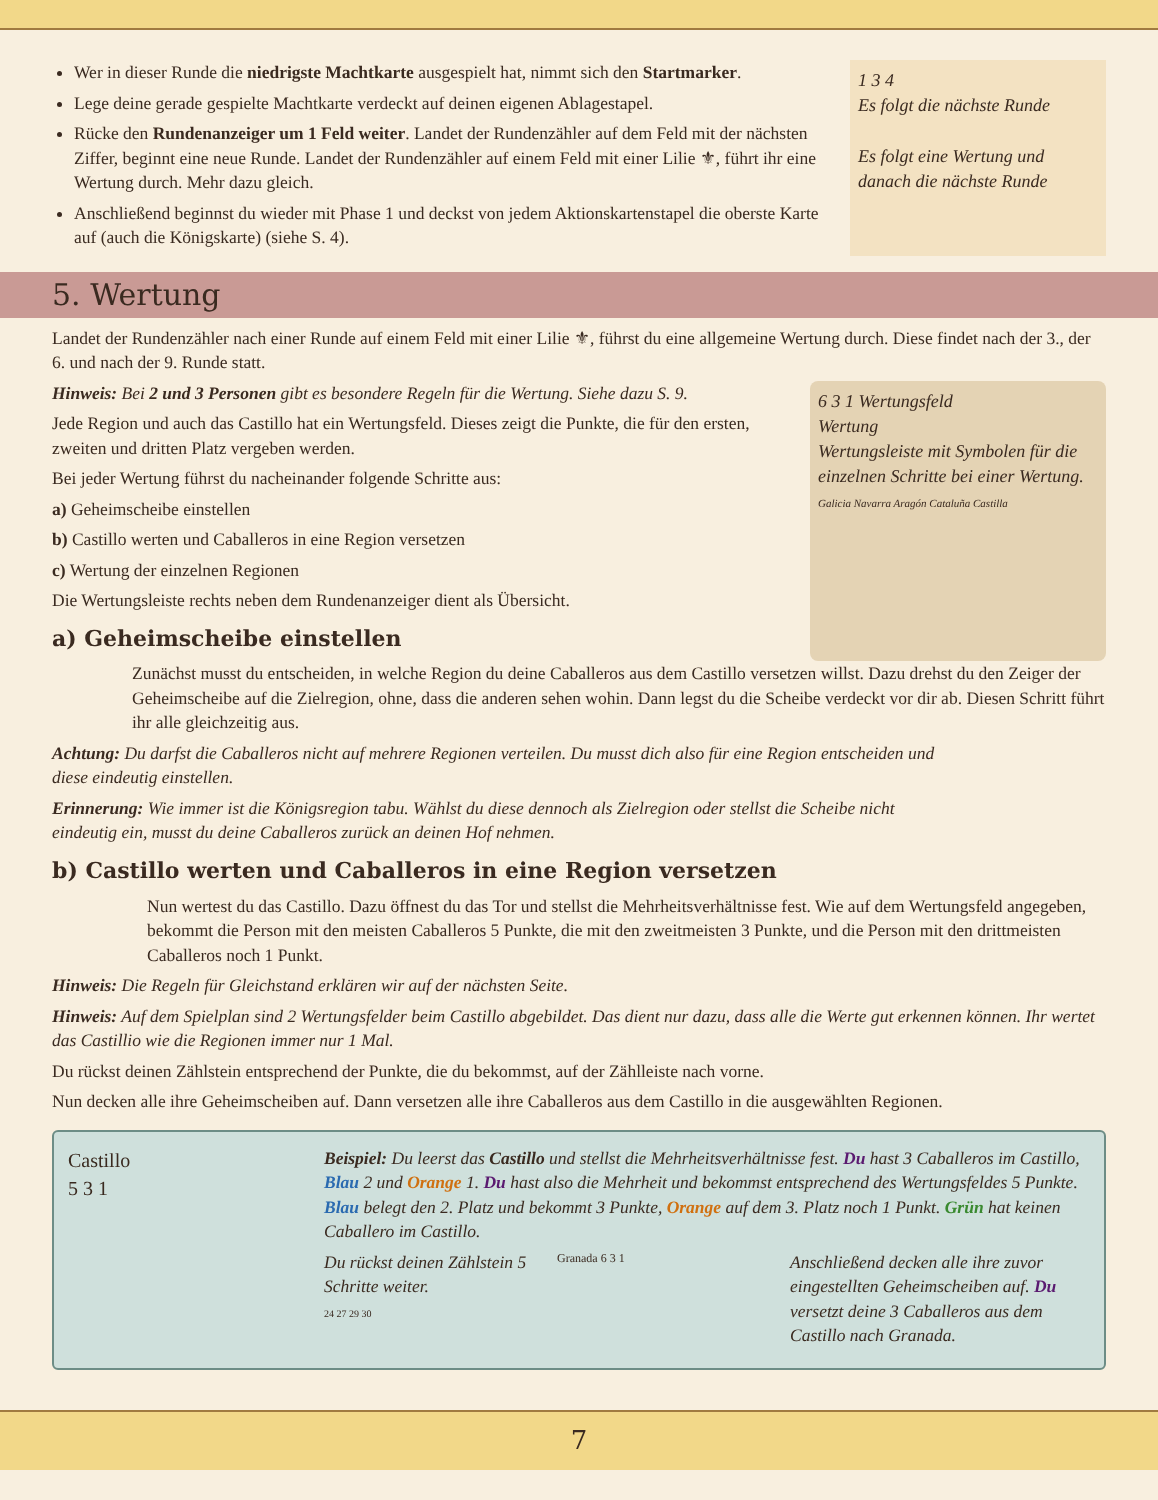Wer in dieser Runde die niedrigste Machtkarte ausgespielt hat, nimmt sich den Startmarker.
Lege deine gerade gespielte Machtkarte verdeckt auf deinen eigenen Ablagestapel.
Rücke den Rundenanzeiger um 1 Feld weiter. Landet der Rundenzähler auf dem Feld mit der nächsten Ziffer, beginnt eine neue Runde. Landet der Rundenzähler auf einem Feld mit einer Lilie ⚜, führt ihr eine Wertung durch. Mehr dazu gleich.
Anschließend beginnst du wieder mit Phase 1 und deckst von jedem Aktionskartenstapel die oberste Karte auf (auch die Königskarte) (siehe S. 4).
1 3 4
Es folgt die nächste Runde
Es folgt eine Wertung und danach die nächste Runde
5. Wertung
Landet der Rundenzähler nach einer Runde auf einem Feld mit einer Lilie ⚜, führst du eine allgemeine Wertung durch. Diese findet nach der 3., der 6. und nach der 9. Runde statt.
Hinweis: Bei 2 und 3 Personen gibt es besondere Regeln für die Wertung. Siehe dazu S. 9.
Jede Region und auch das Castillo hat ein Wertungsfeld. Dieses zeigt die Punkte, die für den ersten, zweiten und dritten Platz vergeben werden.
Bei jeder Wertung führst du nacheinander folgende Schritte aus:
a) Geheimscheibe einstellen
b) Castillo werten und Caballeros in eine Region versetzen
c) Wertung der einzelnen Regionen
Die Wertungsleiste rechts neben dem Rundenanzeiger dient als Übersicht.
a) Geheimscheibe einstellen
6 3 1 Wertungsfeld
Wertung
Wertungsleiste mit Symbolen für die einzelnen Schritte bei einer Wertung.
Galicia Navarra Aragón Cataluña Castilla
Zunächst musst du entscheiden, in welche Region du deine Caballeros aus dem Castillo versetzen willst. Dazu drehst du den Zeiger der Geheimscheibe auf die Zielregion, ohne, dass die anderen sehen wohin. Dann legst du die Scheibe verdeckt vor dir ab. Diesen Schritt führt ihr alle gleichzeitig aus.
Achtung: Du darfst die Caballeros nicht auf mehrere Regionen verteilen. Du musst dich also für eine Region entscheiden und diese eindeutig einstellen.
Erinnerung: Wie immer ist die Königsregion tabu. Wählst du diese dennoch als Zielregion oder stellst die Scheibe nicht eindeutig ein, musst du deine Caballeros zurück an deinen Hof nehmen.
b) Castillo werten und Caballeros in eine Region versetzen
Nun wertest du das Castillo. Dazu öffnest du das Tor und stellst die Mehrheitsverhältnisse fest. Wie auf dem Wertungsfeld angegeben, bekommt die Person mit den meisten Caballeros 5 Punkte, die mit den zweitmeisten 3 Punkte, und die Person mit den drittmeisten Caballeros noch 1 Punkt.
Hinweis: Die Regeln für Gleichstand erklären wir auf der nächsten Seite.
Hinweis: Auf dem Spielplan sind 2 Wertungsfelder beim Castillo abgebildet. Das dient nur dazu, dass alle die Werte gut erkennen können. Ihr wertet das Castillio wie die Regionen immer nur 1 Mal.
Du rückst deinen Zählstein entsprechend der Punkte, die du bekommst, auf der Zählleiste nach vorne.
Nun decken alle ihre Geheimscheiben auf. Dann versetzen alle ihre Caballeros aus dem Castillo in die ausgewählten Regionen.
Castillo
5 3 1
Beispiel: Du leerst das Castillo und stellst die Mehrheitsverhältnisse fest. Du hast 3 Caballeros im Castillo, Blau 2 und Orange 1. Du hast also die Mehrheit und bekommst entsprechend des Wertungsfeldes 5 Punkte. Blau belegt den 2. Platz und bekommt 3 Punkte, Orange auf dem 3. Platz noch 1 Punkt. Grün hat keinen Caballero im Castillo.
Du rückst deinen Zählstein 5 Schritte weiter.
24 27 29 30
Granada 6 3 1
Anschließend decken alle ihre zuvor eingestellten Geheimscheiben auf. Du versetzt deine 3 Caballeros aus dem Castillo nach Granada.
7